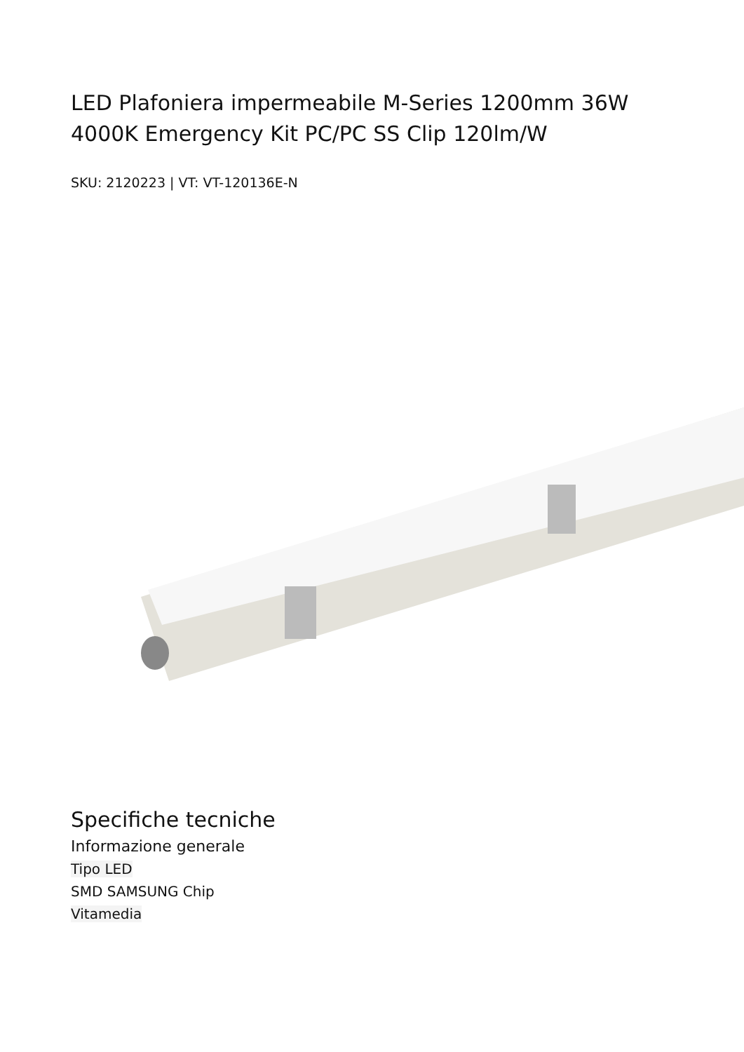LED Plafoniera impermeabile M-Series 1200mm 36W 4000K Emergency Kit PC/PC SS Clip 120lm/W
SKU: 2120223 | VT: VT-120136E-N
Specifiche tecniche
Informazione generale
Tipo LED
SMD SAMSUNG Chip
Vitamedia